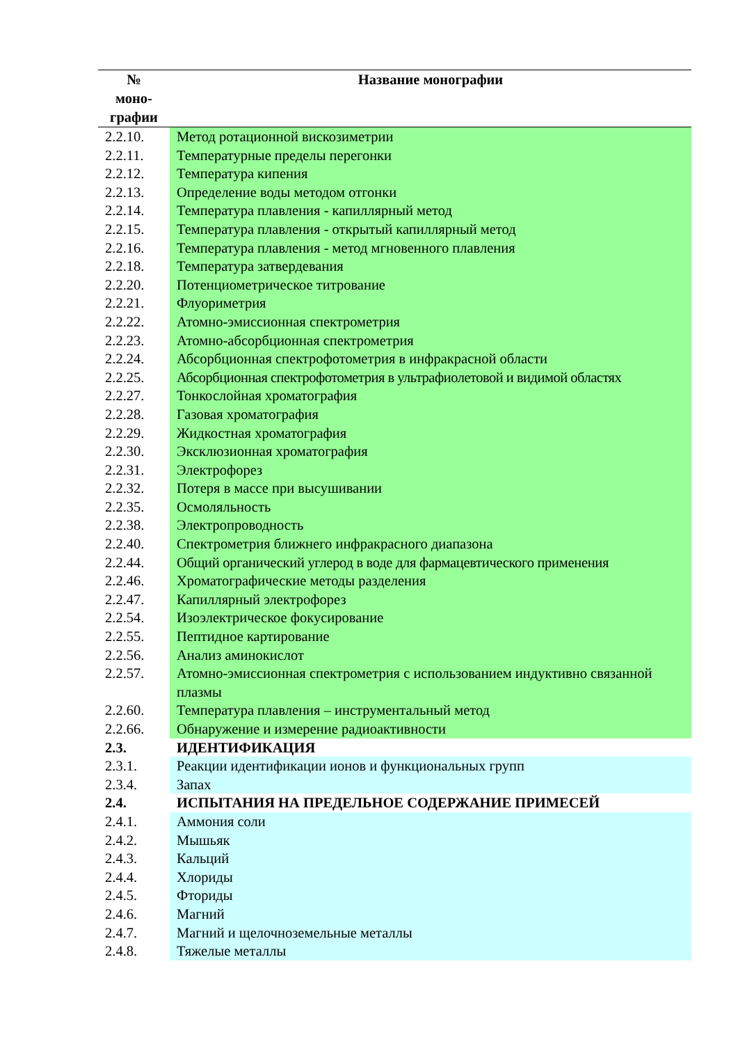| № моно- графии | Название монографии |
| --- | --- |
| 2.2.10. | Метод ротационной вискозиметрии |
| 2.2.11. | Температурные пределы перегонки |
| 2.2.12. | Температура кипения |
| 2.2.13. | Определение воды методом отгонки |
| 2.2.14. | Температура плавления - капиллярный метод |
| 2.2.15. | Температура плавления - открытый капиллярный метод |
| 2.2.16. | Температура плавления - метод мгновенного плавления |
| 2.2.18. | Температура затвердевания |
| 2.2.20. | Потенциометрическое титрование |
| 2.2.21. | Флуориметрия |
| 2.2.22. | Атомно-эмиссионная спектрометрия |
| 2.2.23. | Атомно-абсорбционная спектрометрия |
| 2.2.24. | Абсорбционная спектрофотометрия в инфракрасной области |
| 2.2.25. | Абсорбционная спектрофотометрия в ультрафиолетовой и видимой областях |
| 2.2.27. | Тонкослойная хроматография |
| 2.2.28. | Газовая хроматография |
| 2.2.29. | Жидкостная хроматография |
| 2.2.30. | Эксклюзионная хроматография |
| 2.2.31. | Электрофорез |
| 2.2.32. | Потеря в массе при высушивании |
| 2.2.35. | Осмоляльность |
| 2.2.38. | Электропроводность |
| 2.2.40. | Спектрометрия ближнего инфракрасного диапазона |
| 2.2.44. | Общий органический углерод в воде для фармацевтического применения |
| 2.2.46. | Хроматографические методы разделения |
| 2.2.47. | Капиллярный электрофорез |
| 2.2.54. | Изоэлектрическое фокусирование |
| 2.2.55. | Пептидное картирование |
| 2.2.56. | Анализ аминокислот |
| 2.2.57. | Атомно-эмиссионная спектрометрия с использованием индуктивно связанной плазмы |
| 2.2.60. | Температура плавления – инструментальный метод |
| 2.2.66. | Обнаружение и измерение радиоактивности |
| 2.3. | ИДЕНТИФИКАЦИЯ |
| 2.3.1. | Реакции идентификации ионов и функциональных групп |
| 2.3.4. | Запах |
| 2.4. | ИСПЫТАНИЯ НА ПРЕДЕЛЬНОЕ СОДЕРЖАНИЕ ПРИМЕСЕЙ |
| 2.4.1. | Аммония соли |
| 2.4.2. | Мышьяк |
| 2.4.3. | Кальций |
| 2.4.4. | Хлориды |
| 2.4.5. | Фториды |
| 2.4.6. | Магний |
| 2.4.7. | Магний и щелочноземельные металлы |
| 2.4.8. | Тяжелые металлы |